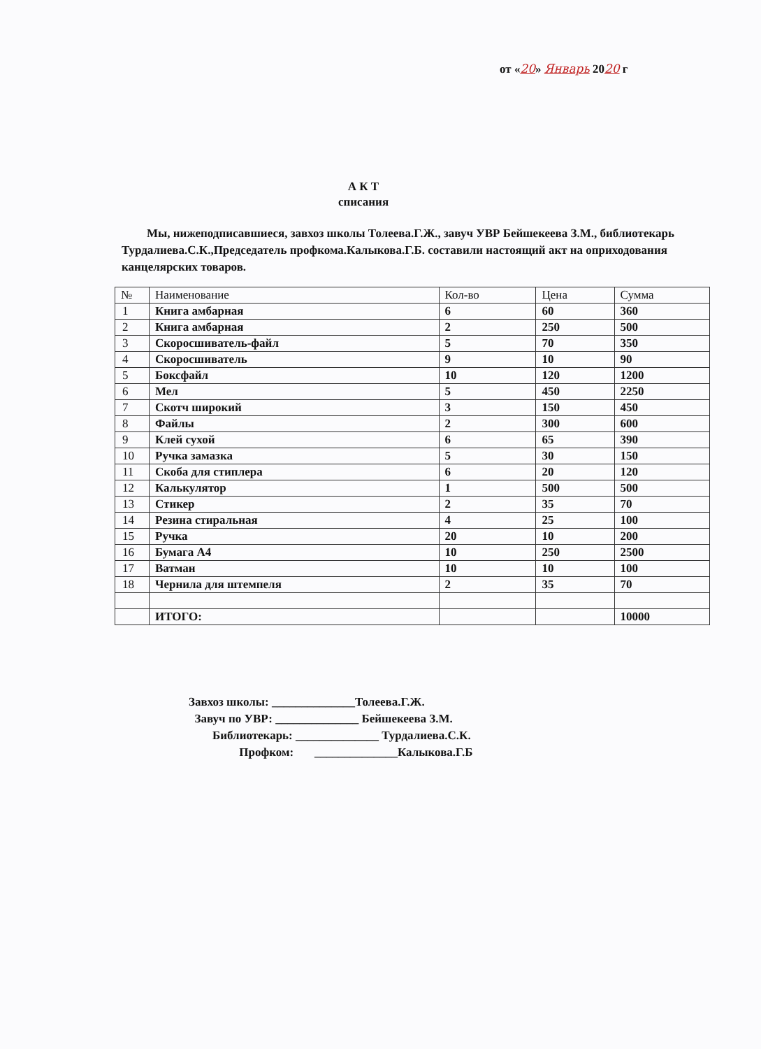от «20» Январь 2020 г
А К Т
списания
Мы, нижеподписавшиеся, завхоз школы Толеева.Г.Ж., завуч УВР Бейшекеева З.М., библиотекарь Турдалиева.С.К.,Председатель профкома.Калыкова.Г.Б. составили настоящий акт на оприходования канцелярских товаров.
| № | Наименование | Кол-во | Цена | Сумма |
| --- | --- | --- | --- | --- |
| 1 | Книга амбарная | 6 | 60 | 360 |
| 2 | Книга амбарная | 2 | 250 | 500 |
| 3 | Скоросшиватель-файл | 5 | 70 | 350 |
| 4 | Скоросшиватель | 9 | 10 | 90 |
| 5 | Боксфайл | 10 | 120 | 1200 |
| 6 | Мел | 5 | 450 | 2250 |
| 7 | Скотч широкий | 3 | 150 | 450 |
| 8 | Файлы | 2 | 300 | 600 |
| 9 | Клей сухой | 6 | 65 | 390 |
| 10 | Ручка замазка | 5 | 30 | 150 |
| 11 | Скоба для стиплера | 6 | 20 | 120 |
| 12 | Калькулятор | 1 | 500 | 500 |
| 13 | Стикер | 2 | 35 | 70 |
| 14 | Резина стиральная | 4 | 25 | 100 |
| 15 | Ручка | 20 | 10 | 200 |
| 16 | Бумага А4 | 10 | 250 | 2500 |
| 17 | Ватман | 10 | 10 | 100 |
| 18 | Чернила для штемпеля | 2 | 35 | 70 |
| | ИТОГО: | | | 10000 |
Завхоз школы: ______________Толеева.Г.Ж.
Завуч по УВР: ______________ Бейшекеева З.М.
Библиотекарь: ______________ Турдалиева.С.К.
Профком: ______________Калыкова.Г.Б